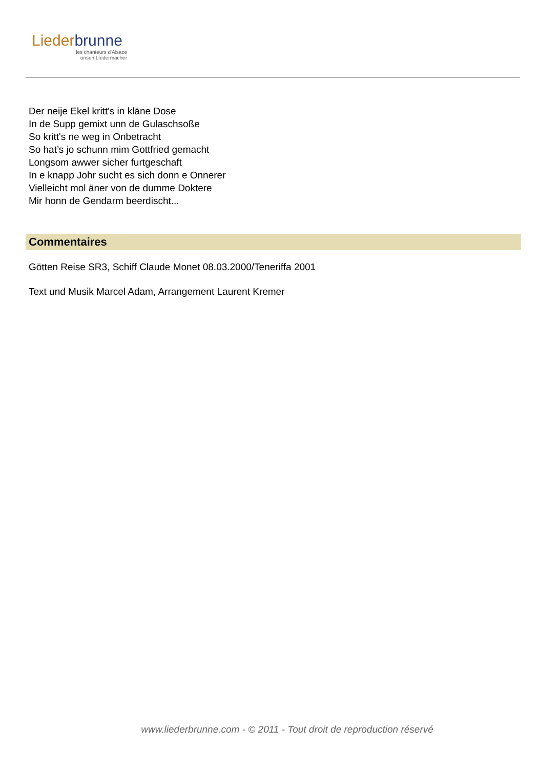Liederbrunne
les chanteurs d'Alsace
unseri Liedermacher
Der neije Ekel kritt's in kläne Dose
In de Supp gemixt unn de Gulaschsoße
So kritt's ne weg in Onbetracht
So hat’s jo schunn mim Gottfried gemacht
Longsom awwer sicher furtgeschaft
In e knapp Johr sucht es sich donn e Onnerer
Vielleicht mol äner von de dumme Doktere
Mir honn de Gendarm beerdischt...
Commentaires
Götten Reise SR3, Schiff Claude Monet 08.03.2000/Teneriffa 2001
Text und Musik Marcel Adam, Arrangement Laurent Kremer
www.liederbrunne.com - © 2011 - Tout droit de reproduction réservé